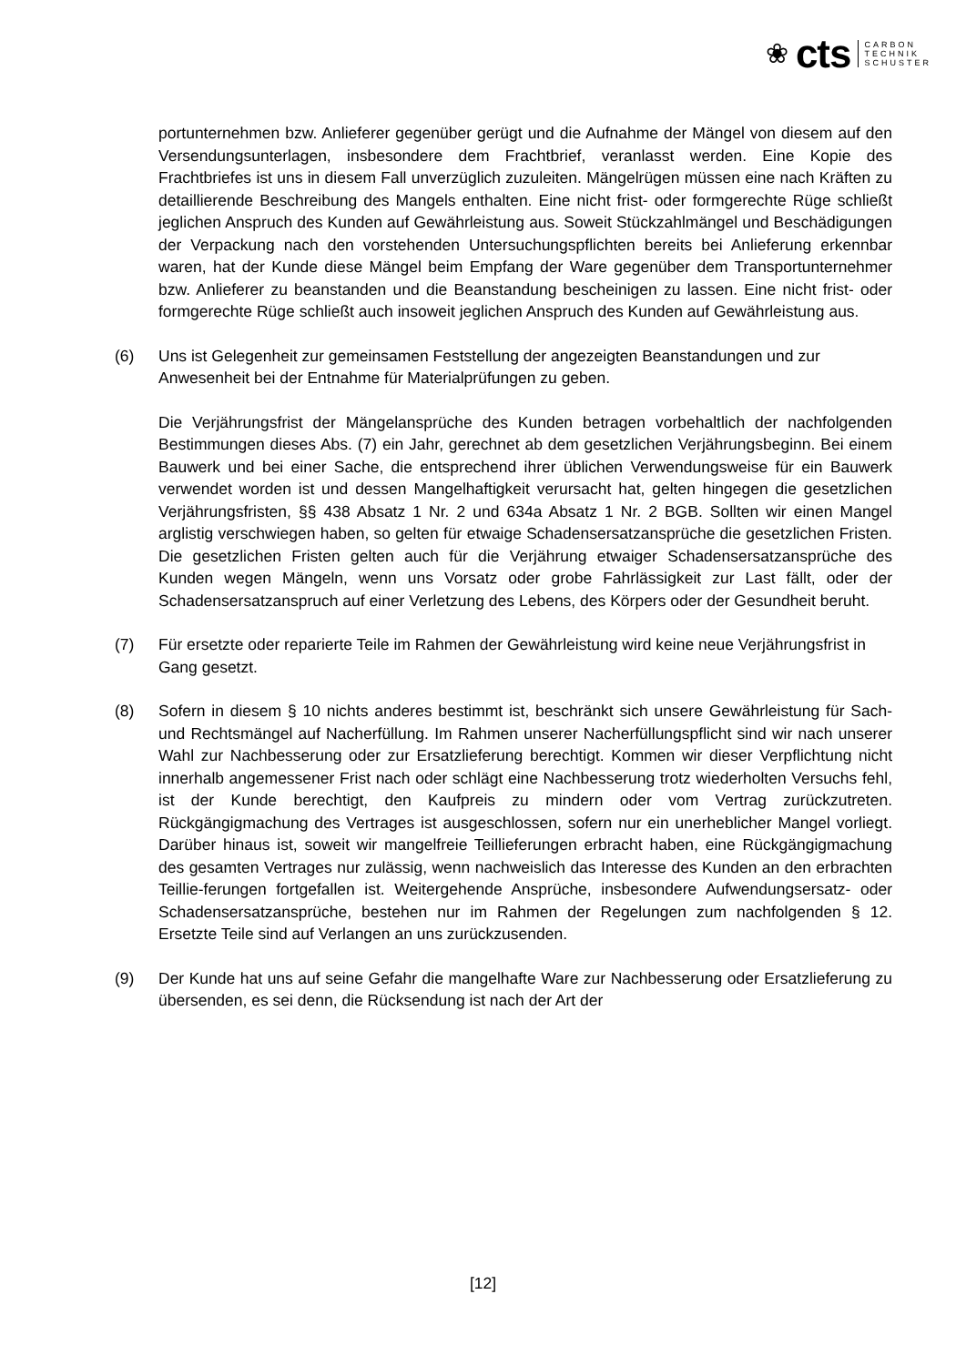❀ cts
CARBON
TECHNIK
SCHUSTER
portunternehmen bzw. Anlieferer gegenüber gerügt und die Aufnahme der Mängel von diesem auf den Versendungsunterlagen, insbesondere dem Frachtbrief, veranlasst werden. Eine Kopie des Frachtbriefes ist uns in diesem Fall unverzüglich zuzuleiten. Mängelrügen müssen eine nach Kräften zu detaillierende Beschreibung des Mangels enthalten. Eine nicht frist- oder formgerechte Rüge schließt jeglichen Anspruch des Kunden auf Gewährleistung aus. Soweit Stückzahlmängel und Beschädigungen der Verpackung nach den vorstehenden Untersuchungspflichten bereits bei Anlieferung erkennbar waren, hat der Kunde diese Mängel beim Empfang der Ware gegenüber dem Transportunternehmer bzw. Anlieferer zu beanstanden und die Beanstandung bescheinigen zu lassen. Eine nicht frist- oder formgerechte Rüge schließt auch insoweit jeglichen Anspruch des Kunden auf Gewährleistung aus.
(6) Uns ist Gelegenheit zur gemeinsamen Feststellung der angezeigten Beanstandungen und zur Anwesenheit bei der Entnahme für Materialprüfungen zu geben.
Die Verjährungsfrist der Mängelansprüche des Kunden betragen vorbehaltlich der nachfolgenden Bestimmungen dieses Abs. (7) ein Jahr, gerechnet ab dem gesetzlichen Verjährungsbeginn. Bei einem Bauwerk und bei einer Sache, die entsprechend ihrer üblichen Verwendungsweise für ein Bauwerk verwendet worden ist und dessen Mangelhaftigkeit verursacht hat, gelten hingegen die gesetzlichen Verjährungsfristen, §§ 438 Absatz 1 Nr. 2 und 634a Absatz 1 Nr. 2 BGB. Sollten wir einen Mangel arglistig verschwiegen haben, so gelten für etwaige Schadensersatzansprüche die gesetzlichen Fristen. Die gesetzlichen Fristen gelten auch für die Verjährung etwaiger Schadensersatzansprüche des Kunden wegen Mängeln, wenn uns Vorsatz oder grobe Fahrlässigkeit zur Last fällt, oder der Schadensersatzanspruch auf einer Verletzung des Lebens, des Körpers oder der Gesundheit beruht.
(7) Für ersetzte oder reparierte Teile im Rahmen der Gewährleistung wird keine neue Verjährungsfrist in Gang gesetzt.
(8) Sofern in diesem § 10 nichts anderes bestimmt ist, beschränkt sich unsere Gewährleistung für Sach- und Rechtsmängel auf Nacherfüllung. Im Rahmen unserer Nacherfüllungspflicht sind wir nach unserer Wahl zur Nachbesserung oder zur Ersatzlieferung berechtigt. Kommen wir dieser Verpflichtung nicht innerhalb angemessener Frist nach oder schlägt eine Nachbesserung trotz wiederholten Versuchs fehl, ist der Kunde berechtigt, den Kaufpreis zu mindern oder vom Vertrag zurückzutreten. Rückgängigmachung des Vertrages ist ausgeschlossen, sofern nur ein unerheblicher Mangel vorliegt. Darüber hinaus ist, soweit wir mangelfreie Teillieferungen erbracht haben, eine Rückgängigmachung des gesamten Vertrages nur zulässig, wenn nachweislich das Interesse des Kunden an den erbrachten Teillie-ferungen fortgefallen ist. Weitergehende Ansprüche, insbesondere Aufwendungsersatz- oder Schadensersatzansprüche, bestehen nur im Rahmen der Regelungen zum nachfolgenden § 12. Ersetzte Teile sind auf Verlangen an uns zurückzusenden.
(9) Der Kunde hat uns auf seine Gefahr die mangelhafte Ware zur Nachbesserung oder Ersatzlieferung zu übersenden, es sei denn, die Rücksendung ist nach der Art der
[12]